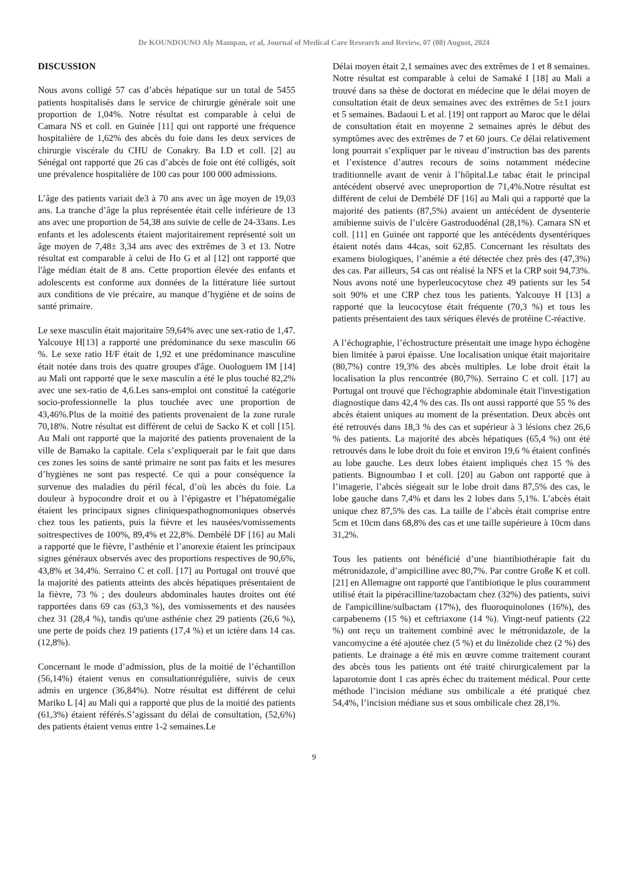Dr KOUNDOUNO Aly Mampan, et al, Journal of Medical Care Research and Review, 07 (08) August, 2024
DISCUSSION
Nous avons colligé 57 cas d’abcès hépatique sur un total de 5455 patients hospitalisés dans le service de chirurgie générale soit une proportion de 1,04%. Notre résultat est comparable à celui de Camara NS et coll. en Guinée [11] qui ont rapporté une fréquence hospitalière de 1,62% des abcès du foie dans les deux services de chirurgie viscérale du CHU de Conakry. Ba I.D et coll. [2] au Sénégal ont rapporté que 26 cas d’abcès de foie ont été colligés, soit une prévalence hospitalière de 100 cas pour 100 000 admissions.
L’âge des patients variait de3 à 70 ans avec un âge moyen de 19,03 ans. La tranche d’âge la plus représentée était celle inférieure de 13 ans avec une proportion de 54,38 ans suivie de celle de 24-33ans. Les enfants et les adolescents étaient majoritairement représenté soit un âge moyen de 7,48± 3,34 ans avec des extrêmes de 3 et 13. Notre résultat est comparable à celui de Ho G et al [12] ont rapporté que l'âge médian était de 8 ans. Cette proportion élevée des enfants et adolescents est conforme aux données de la littérature liée surtout aux conditions de vie précaire, au manque d’hygiène et de soins de santé primaire.
Le sexe masculin était majoritaire 59,64% avec une sex-ratio de 1,47. Yalcouye H[13] a rapporté une prédominance du sexe masculin 66 %. Le sexe ratio H/F était de 1,92 et une prédominance masculine était notée dans trois des quatre groupes d'âge. Ouologuem IM [14] au Mali ont rapporté que le sexe masculin a été le plus touché 82,2% avec une sex-ratio de 4,6.Les sans-emploi ont constitué la catégorie socio-professionnelle la plus touchée avec une proportion de 43,46%.Plus de la moitié des patients provenaient de la zone rurale 70,18%. Notre résultat est différent de celui de Sacko K et coll [15]. Au Mali ont rapporté que la majorité des patients provenaient de la ville de Bamako la capitale. Cela s’expliquerait par le fait que dans ces zones les soins de santé primaire ne sont pas faits et les mesures d’hygiènes ne sont pas respecté. Ce qui a pour conséquence la survenue des maladies du péril fécal, d’où les abcès du foie. La douleur à hypocondre droit et ou à l’épigastre et l’hépatomégalie étaient les principaux signes cliniquespathognomoniques observés chez tous les patients, puis la fièvre et les nausées/vomissements soitrespectives de 100%, 89,4% et 22,8%. Dembélé DF [16] au Mali a rapporté que le fièvre, l’asthénie et l’anorexie étaient les principaux signes généraux observés avec des proportions respectives de 90,6%, 43,8% et 34,4%. Serraino C et coll. [17] au Portugal ont trouvé que la majorité des patients atteints des abcès hépatiques présentaient de la fièvre, 73 % ; des douleurs abdominales hautes droites ont été rapportées dans 69 cas (63,3 %), des vomissements et des nausées chez 31 (28,4 %), tandis qu'une asthénie chez 29 patients (26,6 %), une perte de poids chez 19 patients (17,4 %) et un ictère dans 14 cas. (12,8%).
Concernant le mode d’admission, plus de la moitié de l’échantillon (56,14%) étaient venus en consultationrégulière, suivis de ceux admis en urgence (36,84%). Notre résultat est différent de celui Mariko L [4] au Mali qui a rapporté que plus de la moitié des patients (61,3%) étaient référés.S’agissant du délai de consultation, (52,6%) des patients étaient venus entre 1-2 semaines.Le
Délai moyen était 2,1 semaines avec des extrêmes de 1 et 8 semaines. Notre résultat est comparable à celui de Samaké I [18] au Mali a trouvé dans sa thèse de doctorat en médecine que le délai moyen de consultation était de deux semaines avec des extrêmes de 5±1 jours et 5 semaines. Badaoui L et al. [19] ont rapport au Maroc que le délai de consultation était en moyenne 2 semaines après le début des symptômes avec des extrêmes de 7 et 60 jours. Ce délai relativement long pourrait s’expliquer par le niveau d’instruction bas des parents et l’existence d’autres recours de soins notamment médecine traditionnelle avant de venir à l’hôpital.Le tabac était le principal antécédent observé avec uneproportion de 71,4%.Notre résultat est différent de celui de Dembélé DF [16] au Mali qui a rapporté que la majorité des patients (87,5%) avaient un antécédent de dysenterie amibienne suivis de l’ulcère Gastroduodénal (28,1%). Camara SN et coll. [11] en Guinée ont rapporté que les antécédents dysentériques étaient notés dans 44cas, soit 62,85. Concernant les résultats des examens biologiques, l’anémie a été détectée chez près des (47,3%) des cas. Par ailleurs, 54 cas ont réalisé la NFS et la CRP soit 94,73%. Nous avons noté une hyperleucocytose chez 49 patients sur les 54 soit 90% et une CRP chez tous les patients. Yalcouye H [13] a rapporté que la leucocytose était fréquente (70,3 %) et tous les patients présentaient des taux sériques élevés de protéine C-réactive.
A l’échographie, l’échostructure présentait une image hypo échogène bien limitée à paroi épaisse. Une localisation unique était majoritaire (80,7%) contre 19,3% des abcès multiples. Le lobe droit était la localisation la plus rencontrée (80,7%). Serraino C et coll. [17] au Portugal ont trouvé que l'échographie abdominale était l'investigation diagnostique dans 42,4 % des cas. Ils ont aussi rapporté que 55 % des abcès étaient uniques au moment de la présentation. Deux abcès ont été retrouvés dans 18,3 % des cas et supérieur à 3 lésions chez 26,6 % des patients. La majorité des abcès hépatiques (65,4 %) ont été retrouvés dans le lobe droit du foie et environ 19,6 % étaient confinés au lobe gauche. Les deux lobes étaient impliqués chez 15 % des patients. Bignoumbao I et coll. [20] au Gabon ont rapporté que à l’imagerie, l’abcès siégeait sur le lobe droit dans 87,5% des cas, le lobe gauche dans 7,4% et dans les 2 lobes dans 5,1%. L’abcès était unique chez 87,5% des cas. La taille de l’abcès était comprise entre 5cm et 10cm dans 68,8% des cas et une taille supérieure à 10cm dans 31,2%.
Tous les patients ont bénéficié d’une biantibiothérapie fait du métronidazole, d’ampicilline avec 80,7%. Par contre Große K et coll. [21] en Allemagne ont rapporté que l'antibiotique le plus couramment utilisé était la pipéracilline/tazobactam chez (32%) des patients, suivi de l'ampicilline/sulbactam (17%), des fluoroquinolones (16%), des carpabenems (15 %) et ceftriaxone (14 %). Vingt-neuf patients (22 %) ont reçu un traitement combiné avec le métronidazole, de la vancomycine a été ajoutée chez (5 %) et du linézolide chez (2 %) des patients. Le drainage a été mis en œuvre comme traitement courant des abcès tous les patients ont été traité chirurgicalement par la laparotomie dont 1 cas après échec du traitement médical. Pour cette méthode l’incision médiane sus ombilicale a été pratiqué chez 54,4%, l’incision médiane sus et sous ombilicale chez 28,1%.
9